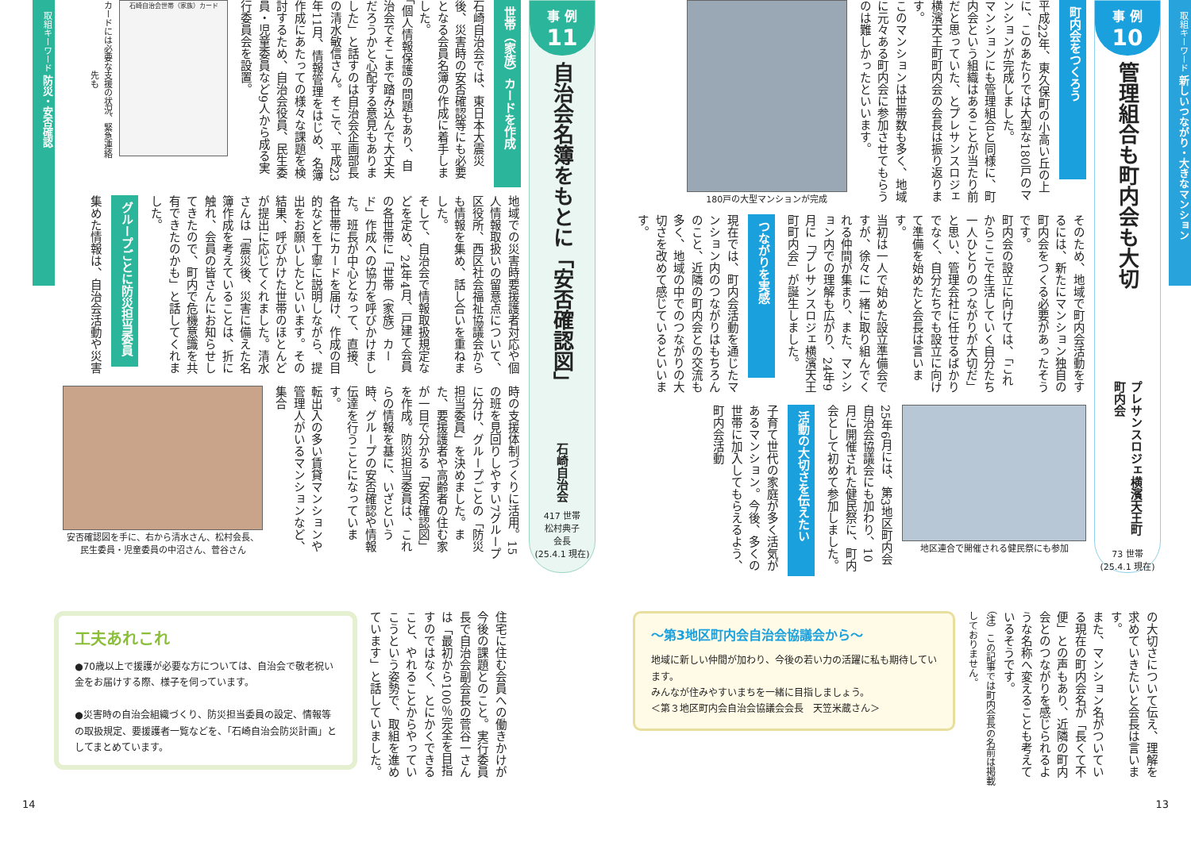取組キーワード 新しいつながり・大きなマンション
事 例
10
管理組合も町内会も大切
プレサンスロジェ横濱天王町町内会
73 世帯
(25.4.1 現在)
町内会をつくろう
平成22年、東久保町の小高い丘の上に、このあたりでは大型な180戸のマンションが完成しました。
マンションにも管理組合と同様に、町内会という組織はあることが当たり前だと思っていた、とプレサンスロジェ横濱天王町町内会の会長は振り返ります。
このマンションは世帯数も多く、地域に元々ある町内会に参加させてもらうのは難しかったといいます。
180戸の大型マンションが完成
そのため、地域で町内会活動をするには、新たにマンション独自の町内会をつくる必要があったそうです。
町内会の設立に向けては、「これからここで生活していく自分たち一人ひとりのつながりが大切だ」と思い、管理会社に任せるばかりでなく、自分たちでも設立に向けて準備を始めたと会長は言います。
当初は一人で始めた設立準備会ですが、徐々に一緒に取り組んでくれる仲間が集まり、また、マンション内での理解も広がり、24年9月に「プレサンスロジェ横濱天王町町内会」が誕生しました。
つながりを実感
現在では、町内会活動を通じたマンション内のつながりはもちろんのこと、近隣の町内会との交流も多く、地域の中でのつながりの大切さを改めて感じているといいます。
地区連合で開催される健民祭にも参加
25年6月には、第3地区町内会自治会協議会にも加わり、10月に開催された健民祭に、町内会として初めて参加しました。
活動の大切さを伝えたい
子育て世代の家庭が多く活気があるマンション。今後、多くの世帯に加入してもらえるよう、町内会活動
の大切さについて伝え、理解を求めていきたいと会長は言います。
また、マンション名がついている現在の町内会名が「長くて不便」との声もあり、近隣の町内会とのつながりを感じられるような名称へ変えることも考えているそうです。
（注）この記事では町内会長の名前は掲載しておりません。
～第3地区町内会自治会協議会から～
地域に新しい仲間が加わり、今後の若い力の活躍に私も期待しています。
みんなが住みやすいまちを一緒に目指しましょう。
＜第３地区町内会自治会協議会会長　天笠米蔵さん＞
13
事 例
11
自治会名簿をもとに「安否確認図」
石崎自治会
417 世帯
松村典子
会長
(25.4.1 現在)
世帯（家族）カードを作成
石崎自治会では、東日本大震災後、災害時の安否確認等にも必要となる会員名簿の作成に着手しました。
「個人情報保護の問題もあり、自治会でそこまで踏み込んで大丈夫だろうかと心配する意見もありました」と話すのは自治会企画部長の清水敏信さん。そこで、平成23年11月、情報管理をはじめ、名簿作成にあたっての様々な課題を検討するため、自治会役員、民生委員・児童委員など9人から成る実行委員会を設置。
石崎自治会世帯（家族）カード
カードには必要な支援の状況、緊急連絡先も
地域での災害時要援護者対応や個人情報取扱いの留意点について、区役所、西区社会福祉協議会からも情報を集め、話し合いを重ねました。
そして、自治会で情報取扱規定などを定め、24年4月、戸建て会員の各世帯に「世帯（家族）カード」作成への協力を呼びかけました。班長が中心となって、直接、各世帯にカードを届け、作成の目的などを丁寧に説明しながら、提出をお願いしたといいます。その結果、呼びかけた世帯のほとんどが提出に応じてくれました。清水さんは「震災後、災害に備えた名簿作成を考えていることは、折に触れ、会員の皆さんにお知らせしてきたので、町内で危機意識を共有できたのかも」と話してくれました。
グループごとに防災担当委員
集めた情報は、自治会活動や災害
時の支援体制づくりに活用。15の班を見回りしやすい7グループに分け、グループごとの「防災担当委員」を決めました。また、要援護者や高齢者の住む家が一目で分かる「安否確認図」を作成。防災担当委員は、これらの情報を基に、いざという時、グループの安否確認や情報伝達を行うことになっています。
転出入の多い賃貸マンションや管理人がいるマンションなど、集合
安否確認図を手に、右から清水さん、松村会長、
民生委員・児童委員の中沼さん、菅谷さん
取組キーワード 防災・安否確認
住宅に住む会員への働きかけが今後の課題とのこと。実行委員長で自治会副会長の菅谷一さんは「最初から100％完全を目指すのではなく、とにかくできること、やれることからやっていこうという姿勢で、取組を進めています」と話していました。
工夫あれこれ
●70歳以上で援護が必要な方については、自治会で敬老祝い金をお届けする際、様子を伺っています。
●災害時の自治会組織づくり、防災担当委員の設定、情報等の取扱規定、要援護者一覧などを、「石崎自治会防災計画」としてまとめています。
14